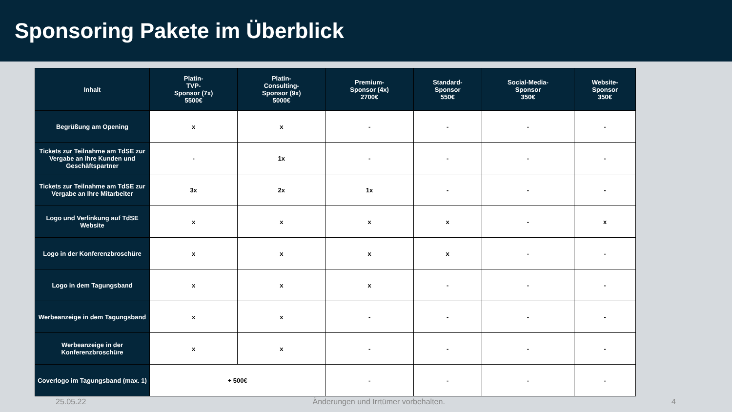Sponsoring Pakete im Überblick
| Inhalt | Platin- TVP- Sponsor (7x) 5500€ | Platin- Consulting- Sponsor (9x) 5000€ | Premium- Sponsor (4x) 2700€ | Standard- Sponsor 550€ | Social-Media- Sponsor 350€ | Website- Sponsor 350€ |
| --- | --- | --- | --- | --- | --- | --- |
| Begrüßung am Opening | x | x | - | - | - | - |
| Tickets zur Teilnahme am TdSE zur Vergabe an Ihre Kunden und Geschäftspartner | - | 1x | - | - | - | - |
| Tickets zur Teilnahme am TdSE zur Vergabe an Ihre Mitarbeiter | 3x | 2x | 1x | - | - | - |
| Logo und Verlinkung auf TdSE Website | x | x | x | x | - | x |
| Logo in der Konferenzbroschüre | x | x | x | x | - | - |
| Logo in dem Tagungsband | x | x | x | - | - | - |
| Werbeanzeige in dem Tagungsband | x | x | - | - | - | - |
| Werbeanzeige in der Konferenzbroschüre | x | x | - | - | - | - |
| Coverlogo im Tagungsband (max. 1) | + 500€ | | - | - | - | - |
25.05.22 Änderungen und Irrtümer vorbehalten. 4